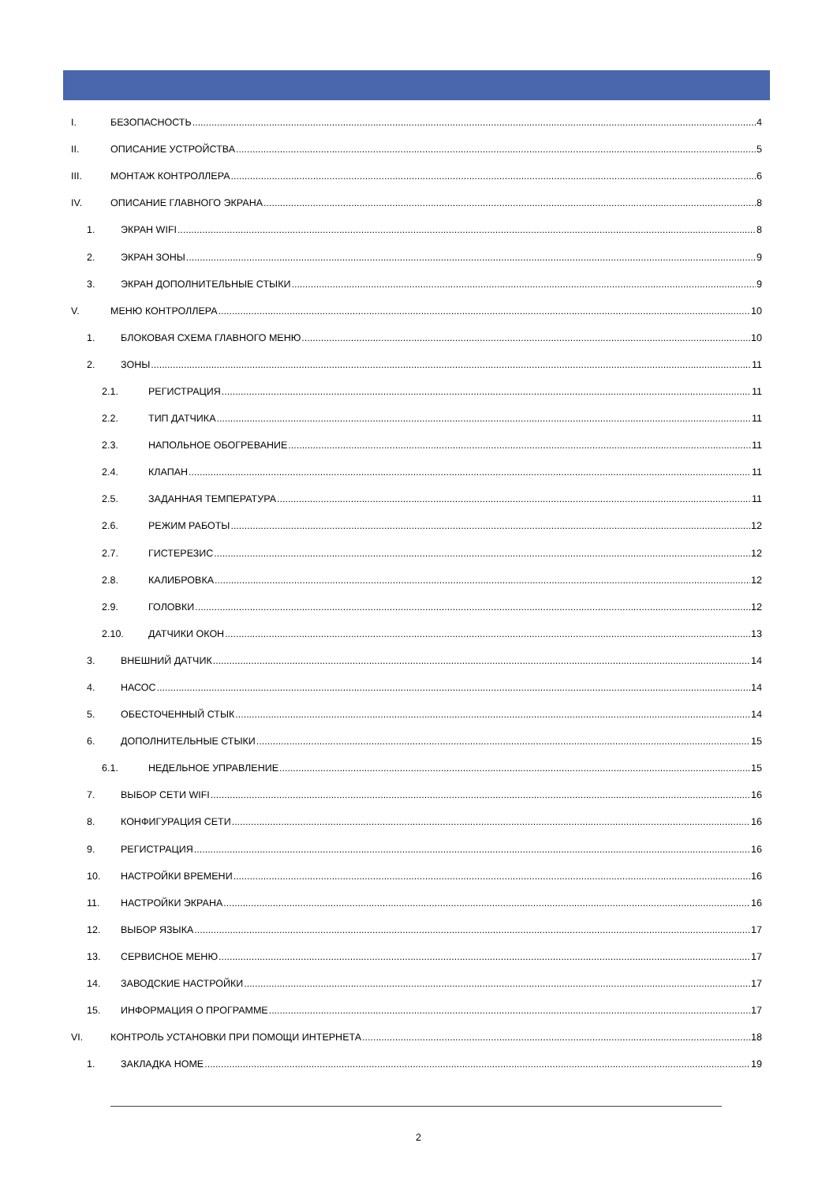I. БЕЗОПАСНОСТЬ 4
II. ОПИСАНИЕ УСТРОЙСТВА 5
III. МОНТАЖ КОНТРОЛЛЕРА 6
IV. ОПИСАНИЕ ГЛАВНОГО ЭКРАНА 8
1. ЭКРАН WIFI 8
2. ЭКРАН ЗОНЫ 9
3. ЭКРАН ДОПОЛНИТЕЛЬНЫЕ СТЫКИ 9
V. МЕНЮ КОНТРОЛЛЕРА 10
1. БЛОКОВАЯ СХЕМА ГЛАВНОГО МЕНЮ 10
2. ЗОНЫ 11
2.1. РЕГИСТРАЦИЯ 11
2.2. ТИП ДАТЧИКА 11
2.3. НАПОЛЬНОЕ ОБОГРЕВАНИЕ 11
2.4. КЛАПАН 11
2.5. ЗАДАННАЯ ТЕМПЕРАТУРА 11
2.6. РЕЖИМ РАБОТЫ 12
2.7. ГИСТЕРЕЗИС 12
2.8. КАЛИБРОВКА 12
2.9. ГОЛОВКИ 12
2.10. ДАТЧИКИ ОКОН 13
3. ВНЕШНИЙ ДАТЧИК 14
4. НАСОС 14
5. ОБЕСТОЧЕННЫЙ СТЫК 14
6. ДОПОЛНИТЕЛЬНЫЕ СТЫКИ 15
6.1. НЕДЕЛЬНОЕ УПРАВЛЕНИЕ 15
7. ВЫБОР СЕТИ WIFI 16
8. КОНФИГУРАЦИЯ СЕТИ 16
9. РЕГИСТРАЦИЯ 16
10. НАСТРОЙКИ ВРЕМЕНИ 16
11. НАСТРОЙКИ ЭКРАНА 16
12. ВЫБОР ЯЗЫКА 17
13. СЕРВИСНОЕ МЕНЮ 17
14. ЗАВОДСКИЕ НАСТРОЙКИ 17
15. ИНФОРМАЦИЯ О ПРОГРАММЕ 17
VI. КОНТРОЛЬ УСТАНОВКИ ПРИ ПОМОЩИ ИНТЕРНЕТА 18
1. ЗАКЛАДКА HOME 19
2